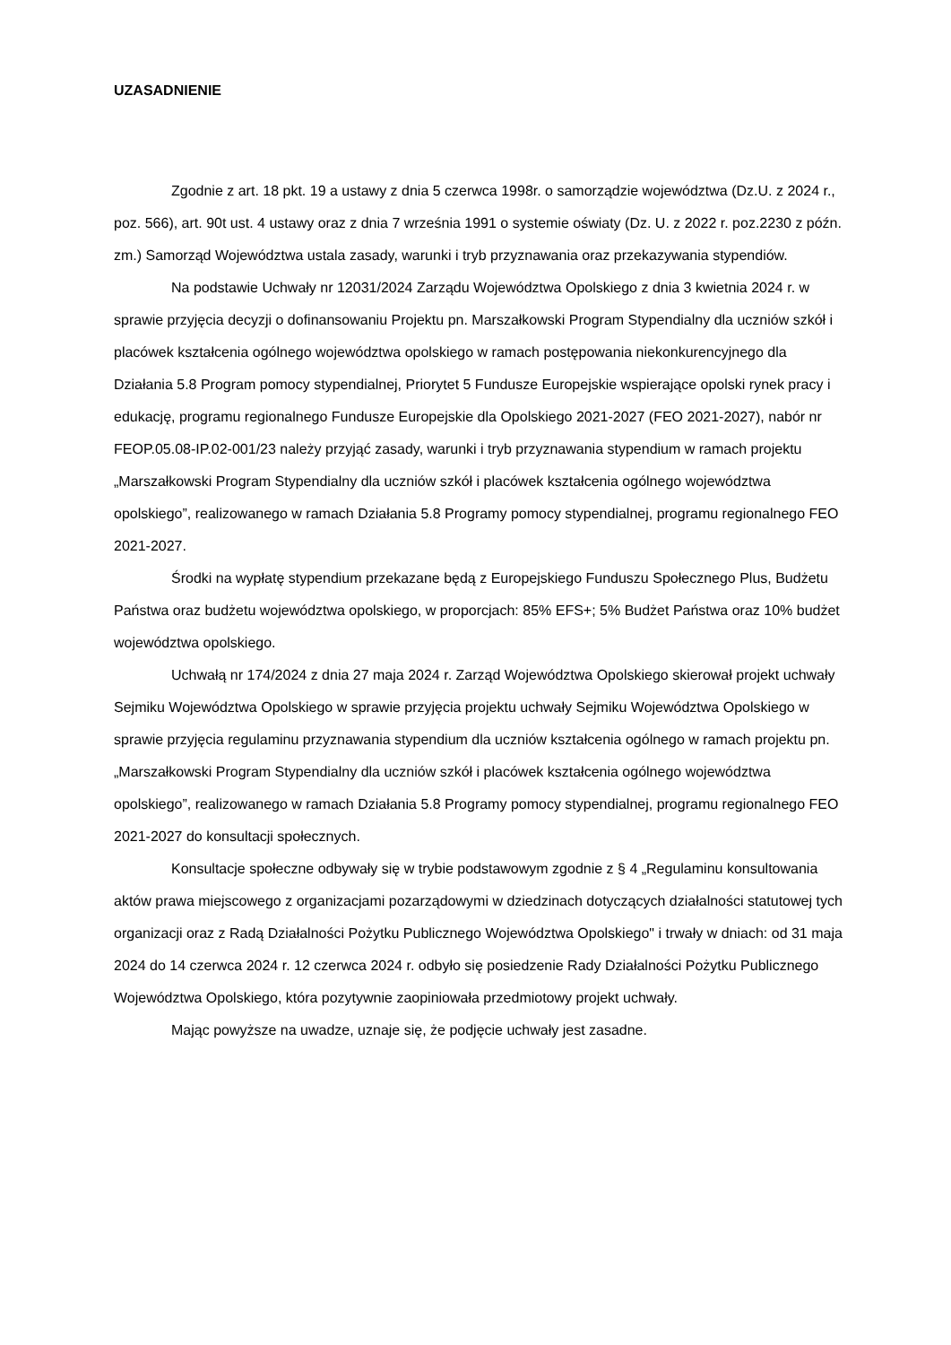UZASADNIENIE
Zgodnie z art. 18 pkt. 19 a ustawy z dnia 5 czerwca 1998r. o samorządzie województwa (Dz.U. z 2024 r., poz. 566), art. 90t ust. 4 ustawy oraz z dnia 7 września 1991 o systemie oświaty (Dz. U. z 2022 r. poz.2230 z późn. zm.) Samorząd Województwa ustala zasady, warunki i tryb przyznawania oraz przekazywania stypendiów.
Na podstawie Uchwały nr 12031/2024 Zarządu Województwa Opolskiego z dnia 3 kwietnia 2024 r. w sprawie przyjęcia decyzji o dofinansowaniu Projektu pn. Marszałkowski Program Stypendialny dla uczniów szkół i placówek kształcenia ogólnego województwa opolskiego w ramach postępowania niekonkurencyjnego dla Działania 5.8 Program pomocy stypendialnej, Priorytet 5 Fundusze Europejskie wspierające opolski rynek pracy i edukację, programu regionalnego Fundusze Europejskie dla Opolskiego 2021-2027 (FEO 2021-2027), nabór nr FEOP.05.08-IP.02-001/23 należy przyjąć zasady, warunki i tryb przyznawania stypendium w ramach projektu „Marszałkowski Program Stypendialny dla uczniów szkół i placówek kształcenia ogólnego województwa opolskiego”, realizowanego w ramach Działania 5.8 Programy pomocy stypendialnej, programu regionalnego FEO 2021-2027.
Środki na wypłatę stypendium przekazane będą z Europejskiego Funduszu Społecznego Plus, Budżetu Państwa oraz budżetu województwa opolskiego, w proporcjach: 85% EFS+; 5% Budżet Państwa oraz 10% budżet województwa opolskiego.
Uchwałą nr 174/2024 z dnia 27 maja 2024 r. Zarząd Województwa Opolskiego skierował projekt uchwały Sejmiku Województwa Opolskiego w sprawie przyjęcia projektu uchwały Sejmiku Województwa Opolskiego w sprawie przyjęcia regulaminu przyznawania stypendium dla uczniów kształcenia ogólnego w ramach projektu pn. „Marszałkowski Program Stypendialny dla uczniów szkół i placówek kształcenia ogólnego województwa opolskiego”, realizowanego w ramach Działania 5.8 Programy pomocy stypendialnej, programu regionalnego FEO 2021-2027 do konsultacji społecznych.
Konsultacje społeczne odbywały się w trybie podstawowym zgodnie z § 4 „Regulaminu konsultowania aktów prawa miejscowego z organizacjami pozarządowymi w dziedzinach dotyczących działalności statutowej tych organizacji oraz z Radą Działalności Pożytku Publicznego Województwa Opolskiego" i trwały w dniach: od 31 maja 2024 do 14 czerwca 2024 r. 12 czerwca 2024 r. odbyło się posiedzenie Rady Działalności Pożytku Publicznego Województwa Opolskiego, która pozytywnie zaopiniowała przedmiotowy projekt uchwały.
Mając powyższe na uwadze, uznaje się, że podjęcie uchwały jest zasadne.